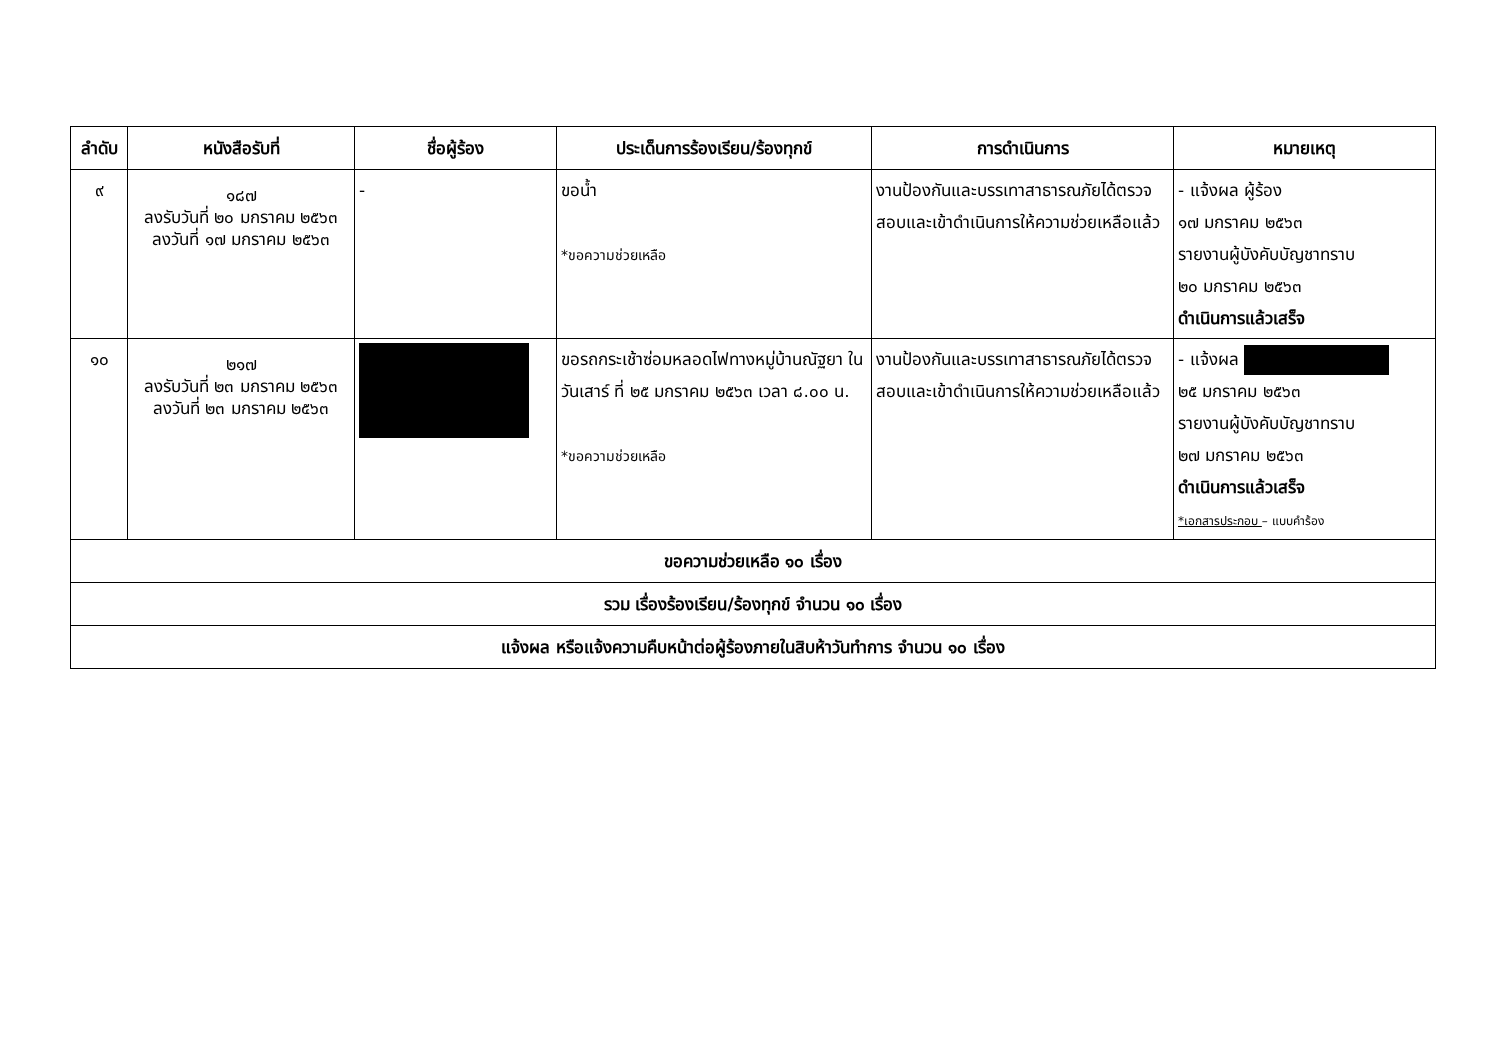| ลำดับ | หนังสือรับที่ | ชื่อผู้ร้อง | ประเด็นการร้องเรียน/ร้องทุกข์ | การดำเนินการ | หมายเหตุ |
| --- | --- | --- | --- | --- | --- |
| ๙ | ๑๘๗ ลงรับวันที่ ๒๐ มกราคม ๒๕๖๓ ลงวันที่ ๑๗ มกราคม ๒๕๖๓ | - | ขอน้ำ *ขอความช่วยเหลือ | งานป้องกันและบรรเทาสาธารณภัยได้ตรวจสอบและเข้าดำเนินการให้ความช่วยเหลือแล้ว | - แจ้งผล ผู้ร้อง ๑๗ มกราคม ๒๕๖๓ รายงานผู้บังคับบัญชาทราบ ๒๐ มกราคม ๒๕๖๓ ดำเนินการแล้วเสร็จ |
| ๑๐ | ๒๑๗ ลงรับวันที่ ๒๓ มกราคม ๒๕๖๓ ลงวันที่ ๒๓ มกราคม ๒๕๖๓ | | ขอรถกระเช้าซ่อมหลอดไฟทางหมู่บ้านณัฐยา ในวันเสาร์ ที่ ๒๕ มกราคม ๒๕๖๓ เวลา ๘.๐๐ น. *ขอความช่วยเหลือ | งานป้องกันและบรรเทาสาธารณภัยได้ตรวจสอบและเข้าดำเนินการให้ความช่วยเหลือแล้ว | - แจ้งผล ๒๕ มกราคม ๒๕๖๓ รายงานผู้บังคับบัญชาทราบ ๒๗ มกราคม ๒๕๖๓ ดำเนินการแล้วเสร็จ *เอกสารประกอบ – แบบคำร้อง |
| ขอความช่วยเหลือ ๑๐ เรื่อง | | | | | |
| รวม เรื่องร้องเรียน/ร้องทุกข์ จำนวน ๑๐ เรื่อง | | | | | |
| แจ้งผล หรือแจ้งความคืบหน้าต่อผู้ร้องภายในสิบห้าวันทำการ จำนวน ๑๐ เรื่อง | | | | | |